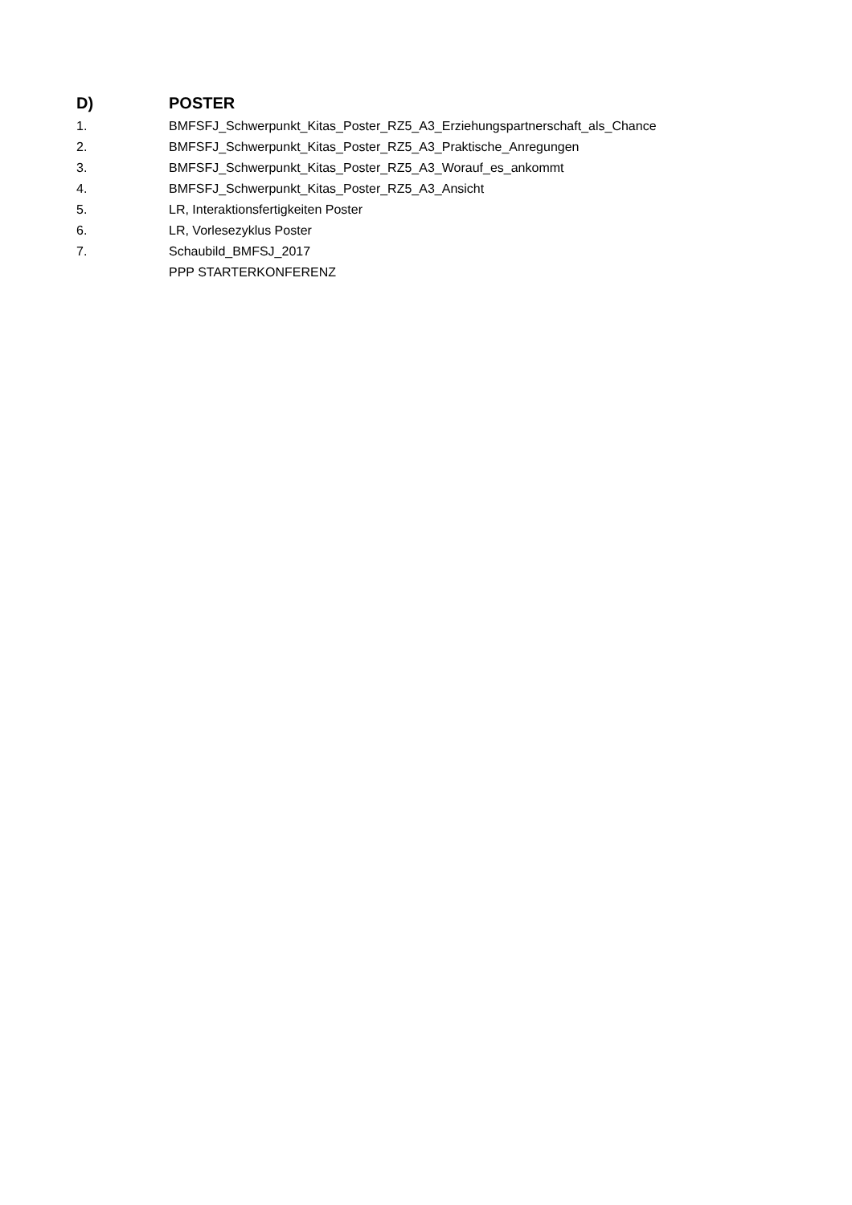D) POSTER
1. BMFSFJ_Schwerpunkt_Kitas_Poster_RZ5_A3_Erziehungspartnerschaft_als_Chance
2. BMFSFJ_Schwerpunkt_Kitas_Poster_RZ5_A3_Praktische_Anregungen
3. BMFSFJ_Schwerpunkt_Kitas_Poster_RZ5_A3_Worauf_es_ankommt
4. BMFSFJ_Schwerpunkt_Kitas_Poster_RZ5_A3_Ansicht
5. LR, Interaktionsfertigkeiten Poster
6. LR, Vorlesezyklus Poster
7. Schaubild_BMFSJ_2017
PPP STARTERKONFERENZ